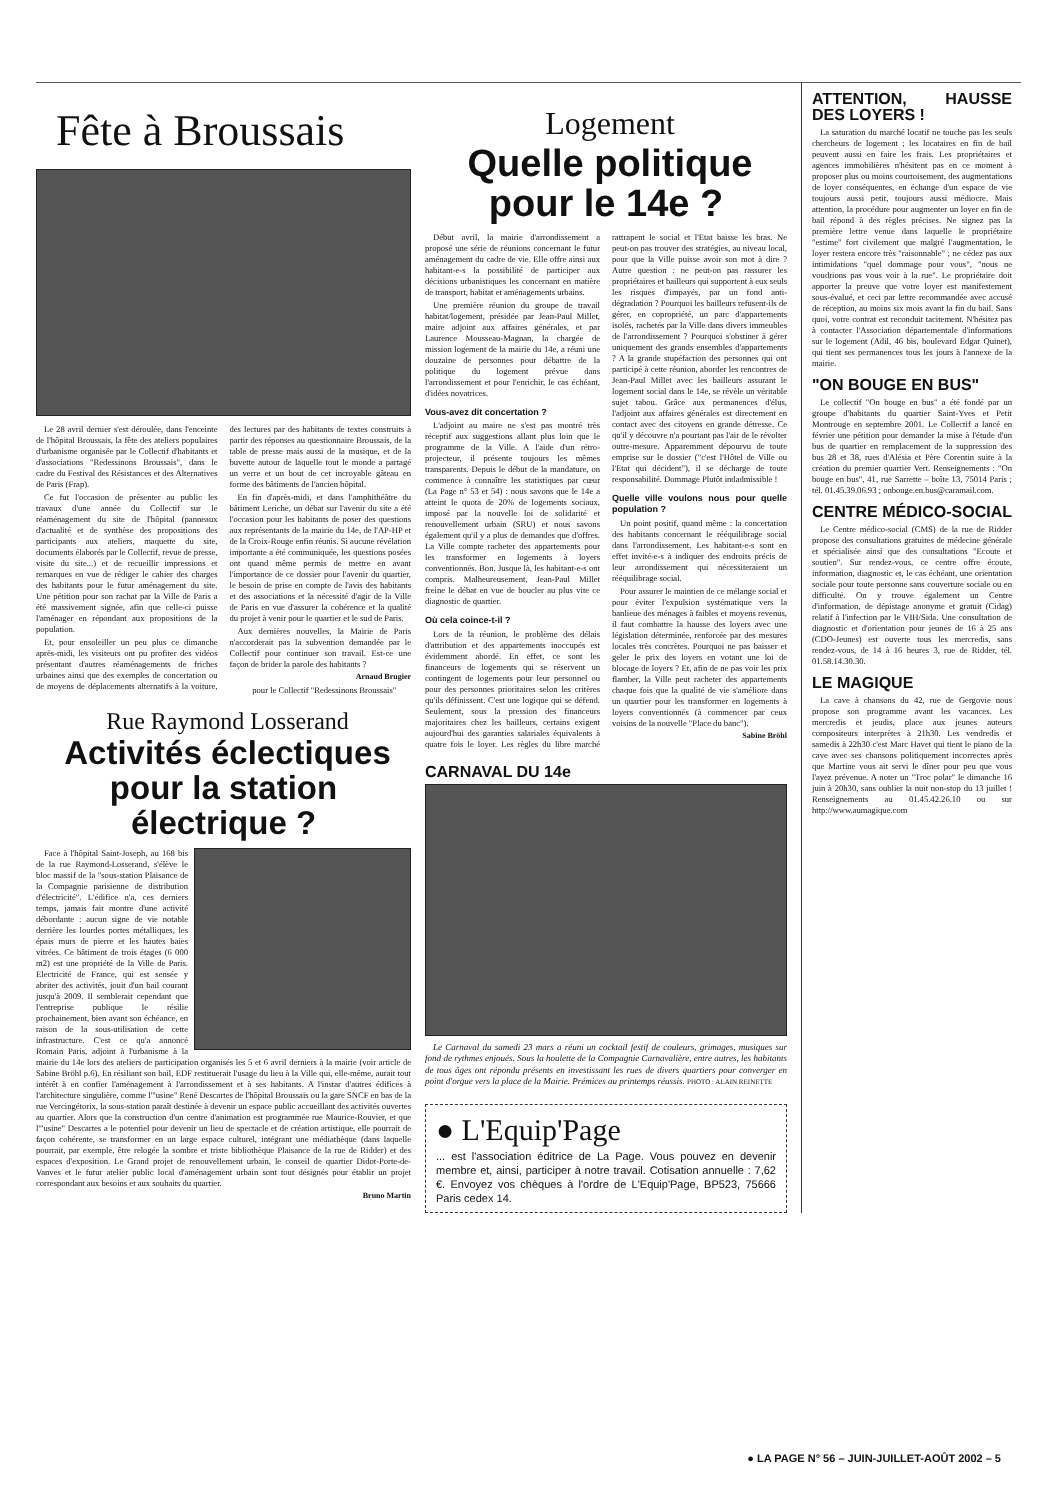Fête à Broussais
Le 28 avril dernier s'est déroulée, dans l'enceinte de l'hôpital Broussais, la fête des ateliers populaires d'urbanisme organisée par le Collectif d'habitants et d'associations "Redessinons Broussais", dans le cadre du Festival des Résistances et des Alternatives de Paris (Frap).
Ce fut l'occasion de présenter au public les travaux d'une année du Collectif sur le réaménagement du site de l'hôpital (panneaux d'actualité et de synthèse des propositions des participants aux ateliers, maquette du site, documents élaborés par le Collectif, revue de presse, visite du site...) et de recueillir impressions et remarques en vue de rédiger le cahier des charges des habitants pour le futur aménagement du site. Une pétition pour son rachat par la Ville de Paris a été massivement signée, afin que celle-ci puisse l'aménager en répondant aux propositions de la population.
Et, pour ensoleiller un peu plus ce dimanche après-midi, les visiteurs ont pu profiter des vidéos présentant d'autres réaménagements de friches urbaines ainsi que des exemples de concertation ou de moyens de déplacements alternatifs à la voiture, des lectures par des habitants de textes construits à partir des réponses au questionnaire Broussais, de la table de presse mais aussi de la musique, et de la buvette autour de laquelle tout le monde a partagé un verre et un bout de cet incroyable gâteau en forme des bâtiments de l'ancien hôpital.
En fin d'après-midi, et dans l'amphithéâtre du bâtiment Leriche, un débat sur l'avenir du site a été l'occasion pour les habitants de poser des questions aux représentants de la mairie du 14e, de l'AP-HP et de la Croix-Rouge enfin réunis. Si aucune révélation importante a été communiquée, les questions posées ont quand même permis de mettre en avant l'importance de ce dossier pour l'avenir du quartier, le besoin de prise en compte de l'avis des habitants et des associations et la nécessité d'agir de la Ville de Paris en vue d'assurer la cohérence et la qualité du projet à venir pour le quartier et le sud de Paris.
Aux dernières nouvelles, la Mairie de Paris n'accorderait pas la subvention demandée par le Collectif pour continuer son travail. Est-ce une façon de brider la parole des habitants ?
Arnaud Brugier
pour le Collectif "Redessinons Broussais"
Rue Raymond Losserand
Activités éclectiques pour la station électrique ?
Face à l'hôpital Saint-Joseph, au 168 bis de la rue Raymond-Losserand, s'élève le bloc massif de la "sous-station Plaisance de la Compagnie parisienne de distribution d'électricité". L'édifice n'a, ces derniers temps, jamais fait montre d'une activité débordante : aucun signe de vie notable derrière les lourdes portes métalliques, les épais murs de pierre et les hautes baies vitrées. Ce bâtiment de trois étages (6 000 m2) est une propriété de la Ville de Paris. Electricité de France, qui est sensée y abriter des activités, jouit d'un bail courant jusqu'à 2009. Il semblerait cependant que l'entreprise publique le résilie prochainement, bien avant son échéance, en raison de la sous-utilisation de cette infrastructure. C'est ce qu'a annoncé Romain Paris, adjoint à l'urbanisme à la mairie du 14e lors des ateliers de participation organisés les 5 et 6 avril derniers à la mairie (voir article de Sabine Bröhl p.6). En résiliant son bail, EDF restituerait l'usage du lieu à la Ville qui, elle-même, aurait tout intérêt à en confier l'aménagement à l'arrondissement et à ses habitants. A l'instar d'autres édifices à l'architecture singulière, comme l'"usine" René Descartes de l'hôpital Broussais ou la gare SNCF en bas de la rue Vercingétorix, la sous-station paraît destinée à devenir un espace public accueillant des activités ouvertes au quartier. Alors que la construction d'un centre d'animation est programmée rue Maurice-Rouvier, et que l'"usine" Descartes a le potentiel pour devenir un lieu de spectacle et de création artistique, elle pourrait de façon cohérente, se transformer en un large espace culturel, intégrant une médiathèque (dans laquelle pourrait, par exemple, être relogée la sombre et triste bibliothèque Plaisance de la rue de Ridder) et des espaces d'exposition. Le Grand projet de renouvellement urbain, le conseil de quartier Didot-Porte-de-Vanves et le futur atelier public local d'aménagement urbain sont tout désignés pour établir un projet correspondant aux besoins et aux souhaits du quartier.
Bruno Martin
Logement
Quelle politique pour le 14e ?
Début avril, la mairie d'arrondissement a proposé une série de réunions concernant le futur aménagement du cadre de vie. Elle offre ainsi aux habitant-e-s la possibilité de participer aux décisions urbanistiques les concernant en matière de transport, habitat et aménagements urbains.
Une première réunion du groupe de travail habitat/logement, présidée par Jean-Paul Millet, maire adjoint aux affaires générales, et par Laurence Mousseau-Magnan, la chargée de mission logement de la mairie du 14e, a réuni une douzaine de personnes pour débattre de la politique du logement prévue dans l'arrondissement et pour l'enrichir, le cas échéant, d'idées novatrices.
Vous-avez dit concertation ?
L'adjoint au maire ne s'est pas montré très réceptif aux suggestions allant plus loin que le programme de la Ville. A l'aide d'un rétro-projecteur, il présente toujours les mêmes transparents. Depuis le début de la mandature, on commence à connaître les statistiques par cœur (La Page n° 53 et 54) : nous savons que le 14e a atteint le quota de 20% de logements sociaux, imposé par la nouvelle loi de solidarité et renouvellement urbain (SRU) et nous savons également qu'il y a plus de demandes que d'offres. La Ville compte racheter des appartements pour les transformer en logements à loyers conventionnés. Bon. Jusque là, les habitant-e-s ont compris. Malheureusement, Jean-Paul Millet freine le débat en vue de boucler au plus vite ce diagnostic de quartier.
Où cela coince-t-il ?
Lors de la réunion, le problème des délais d'attribution et des appartements inoccupés est évidemment abordé. En effet, ce sont les financeurs de logements qui se réservent un contingent de logements pour leur personnel ou pour des personnes prioritaires selon les critères qu'ils définissent. C'est une logique qui se défend. Seulement, sous la pression des financeurs majoritaires chez les bailleurs, certains exigent aujourd'hui des garanties salariales équivalents à quatre fois le loyer. Les règles du libre marché rattrapent le social et l'Etat baisse les bras. Ne peut-on pas trouver des stratégies, au niveau local, pour que la Ville puisse avoir son mot à dire ? Autre question : ne peut-on pas rassurer les propriétaires et bailleurs qui supportent à eux seuls les risques d'impayés, par un fond anti-dégradation ? Pourquoi les bailleurs refusent-ils de gérer, en copropriété, un parc d'appartements isolés, rachetés par la Ville dans divers immeubles de l'arrondissement ? Pourquoi s'obstiner à gérer uniquement des grands ensembles d'appartements ? A la grande stupéfaction des personnes qui ont participé à cette réunion, aborder les rencontres de Jean-Paul Millet avec les bailleurs assurant le logement social dans le 14e, se révèle un véritable sujet tabou. Grâce aux permanences d'élus, l'adjoint aux affaires générales est directement en contact avec des citoyens en grande détresse. Ce qu'il y découvre n'a pourtant pas l'air de le révolter outre-mesure. Apparemment dépourvu de toute emprise sur le dossier ("c'est l'Hôtel de Ville ou l'Etat qui décident"), il se décharge de toute responsabilité. Dommage Plutôt indadmissible !
Quelle ville voulons nous pour quelle population ?
Un point positif, quand même : la concertation des habitants concernant le rééquilibrage social dans l'arrondissement. Les habitant-e-s sont en effet invité-e-s à indiquer des endroits précis de leur arrondissement qui nécessiteraient un rééquilibrage social.
Pour assurer le maintien de ce mélange social et pour éviter l'expulsion systématique vers la banlieue des ménages à faibles et moyens revenus, il faut combattre la hausse des loyers avec une législation déterminée, renforcée par des mesures locales très concrètes. Pourquoi ne pas baisser et geler le prix des loyers en votant une loi de blocage de loyers ? Et, afin de ne pas voir les prix flamber, la Ville peut racheter des appartements chaque fois que la qualité de vie s'améliore dans un quartier pour les transformer en logements à loyers conventionnés (à commencer par ceux voisins de la nouvelle "Place du banc").
Sabine Bröhl
CARNAVAL DU 14e
Le Carnaval du samedi 23 mars a réuni un cocktail festif de couleurs, grimages, musiques sur fond de rythmes enjoués. Sous la houlette de la Compagnie Carnavalière, entre autres, les habitants de tous âges ont répondu présents en investissant les rues de divers quartiers pour converger en point d'orgue vers la place de la Mairie. Prémices au printemps réussis. PHOTO : ALAIN REINETTE
● L'Equip'Page
... est l'association éditrice de La Page. Vous pouvez en devenir membre et, ainsi, participer à notre travail. Cotisation annuelle : 7,62 €. Envoyez vos chèques à l'ordre de L'Equip'Page, BP523, 75666 Paris cedex 14.
ATTENTION, HAUSSE DES LOYERS !
La saturation du marché locatif ne touche pas les seuls chercheurs de logement ; les locataires en fin de bail peuvent aussi en faire les frais. Les propriétaires et agences immobilières n'hésitent pas en ce moment à proposer plus ou moins courtoisement, des augmentations de loyer conséquentes, en échange d'un espace de vie toujours aussi petit, toujours aussi médiocre. Mais attention, la procédure pour augmenter un loyer en fin de bail répond à des règles précises. Ne signez pas la première lettre venue dans laquelle le propriétaire "estime" fort civilement que malgré l'augmentation, le loyer restera encore très "raisonnable" ; ne cédez pas aux intimidations "quel dommage pour vous", "nous ne voudrions pas vous voir à la rue". Le propriétaire doit apporter la preuve que votre loyer est manifestement sous-évalué, et ceci par lettre recommandée avec accusé de réception, au moins six mois avant la fin du bail. Sans quoi, votre contrat est reconduit tacitement. N'hésitez pas à contacter l'Association départementale d'informations sur le logement (Adil, 46 bis, boulevard Edgar Quinet), qui tient ses permanences tous les jours à l'annexe de la mairie.
"ON BOUGE EN BUS"
Le collectif "On bouge en bus" a été fondé par un groupe d'habitants du quartier Saint-Yves et Petit Montrouge en septembre 2001. Le Collectif a lancé en février une pétition pour demander la mise à l'étude d'un bus de quartier en remplacement de la suppression des bus 28 et 38, rues d'Alésia et Père Corentin suite à la création du premier quartier Vert. Renseignements : "On bouge en bus", 41, rue Sarrette – boîte 13, 75014 Paris ; tél. 01.45.39.06.93 ; onbouge.en.bus@caramail.com.
CENTRE MÉDICO-SOCIAL
Le Centre médico-social (CMS) de la rue de Ridder propose des consultations gratuites de médecine générale et spécialisée ainsi que des consultations "Ecoute et soutien". Sur rendez-vous, ce centre offre écoute, information, diagnostic et, le cas échéant, une orientation sociale pour toute personne sans couverture sociale ou en difficulté. On y trouve également un Centre d'information, de dépistage anonyme et gratuit (Cidag) relatif à l'infection par le VIH/Sida. Une consultation de diagnostic et d'orientation pour jeunes de 16 à 25 ans (CDO-Jeunes) est ouverte tous les mercredis, sans rendez-vous, de 14 à 16 heures 3, rue de Ridder, tél. 01.58.14.30.30.
LE MAGIQUE
La cave à chansons du 42, rue de Gergovie nous propose son programme avant les vacances. Les mercredis et jeudis, place aux jeunes auteurs compositeurs interprètes à 21h30. Les vendredis et samedis à 22h30 c'est Marc Havet qui tient le piano de la cave avec ses chansons politiquement incorrectes après que Martine vous ait servi le dîner pour peu que vous l'ayez prévenue. A noter un "Troc polar" le dimanche 16 juin à 20h30, sans oublier la nuit non-stop du 13 juillet ! Renseignements au 01.45.42.26.10 ou sur http://www.aumagique.com
● LA PAGE N° 56 – JUIN-JUILLET-AOÛT 2002 – 5